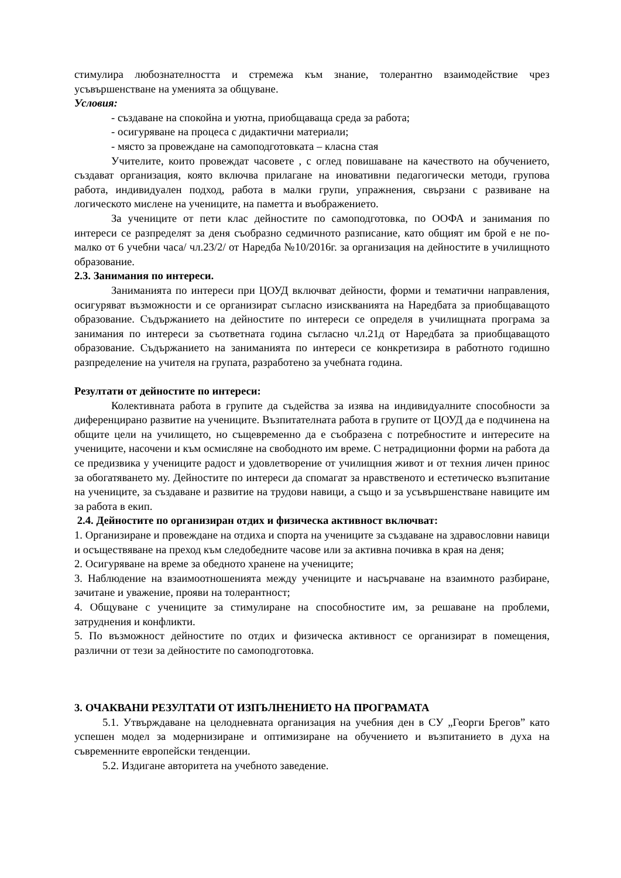стимулира любознателността и стремежа към знание, толерантно взаимодействие чрез усъвършенстване на уменията за общуване.
Условия:
- създаване на спокойна и уютна, приобщаваща среда за работа;
- осигуряване на процеса с дидактични материали;
- място за провеждане на самоподготовката – класна стая
Учителите, които провеждат часовете , с оглед повишаване на качеството на обучението, създават организация, която включва прилагане на иновативни педагогически методи, групова работа, индивидуален подход, работа в малки групи, упражнения, свързани с развиване на логическото мислене на учениците, на паметта и въображението.
За учениците от пети клас дейностите по самоподготовка, по ООФА и занимания по интереси се разпределят за деня съобразно седмичното разписание, като общият им брой е не по-малко от 6 учебни часа/ чл.23/2/ от Наредба №10/2016г. за организация на дейностите в училищното образование.
2.3. Занимания по интереси.
Заниманията по интереси при ЦОУД включват дейности, форми и тематични направления, осигуряват възможности и се организират съгласно изискванията на Наредбата за приобщаващото образование. Съдържанието на дейностите по интереси се определя в училищната програма за занимания по интереси за съответната година съгласно чл.21д от Наредбата за приобщаващото образование. Съдържанието на заниманията по интереси се конкретизира в работното годишно разпределение на учителя на групата, разработено за учебната година.
Резултати от дейностите по интереси:
Колективната работа в групите да съдейства за изява на индивидуалните способности за диференцирано развитие на учениците. Възпитателната работа в групите от ЦОУД да е подчинена на общите цели на училището, но същевременно да е съобразена с потребностите и интересите на учениците, насочени и към осмисляне на свободното им време. С нетрадиционни форми на работа да се предизвика у учениците радост и удовлетворение от училищния живот и от техния личен принос за обогатяването му. Дейностите по интереси да спомагат за нравственото и естетическо възпитание на учениците, за създаване и развитие на трудови навици, а също и за усъвършенстване навиците им за работа в екип.
2.4. Дейностите по организиран отдих и физическа активност включват:
1. Организиране и провеждане на отдиха и спорта на учениците за създаване на здравословни навици и осъществяване на преход към следобедните часове или за активна почивка в края на деня;
2. Осигуряване на време за обедното хранене на учениците;
3. Наблюдение на взаимоотношенията между учениците и насърчаване на взаимното разбиране, зачитане и уважение, прояви на толерантност;
4. Общуване с учениците за стимулиране на способностите им, за решаване на проблеми, затруднения и конфликти.
5. По възможност дейностите по отдих и физическа активност се организират в помещения, различни от тези за дейностите по самоподготовка.
3. ОЧАКВАНИ РЕЗУЛТАТИ ОТ ИЗПЪЛНЕНИЕТО НА ПРОГРАМАТА
5.1. Утвърждаване на целодневната организация на учебния ден в СУ „Георги Брегов” като успешен модел за модернизиране и оптимизиране на обучението и възпитанието в духа на съвременните европейски тенденции.
5.2. Издигане авторитета на учебното заведение.